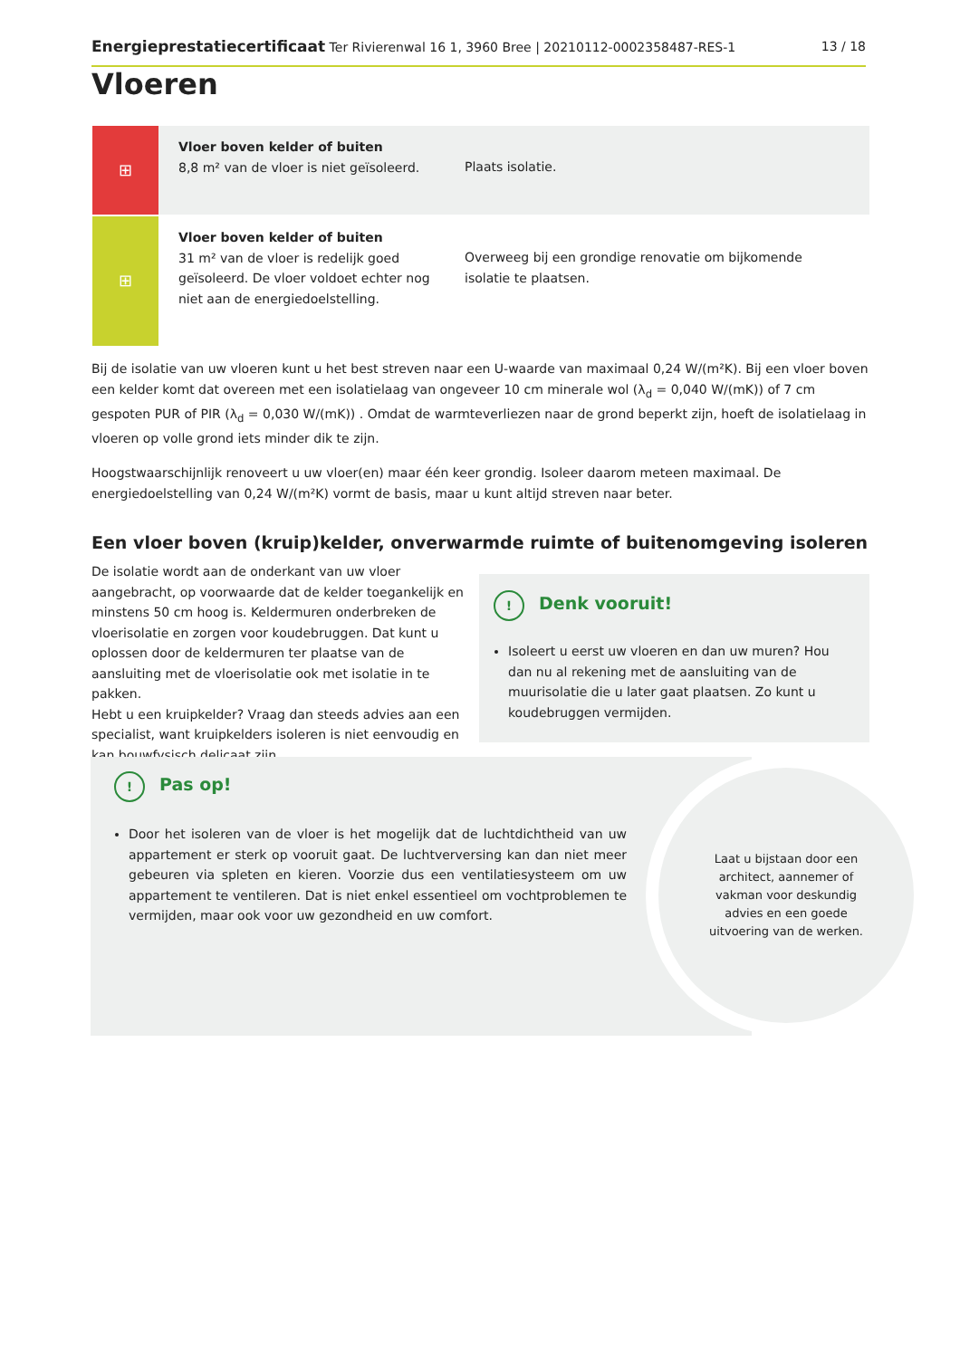Energieprestatiecertificaat Ter Rivierenwal 16 1, 3960 Bree | 20210112-0002358487-RES-1 13 / 18
Vloeren
⊞
Vloer boven kelder of buiten
8,8 m² van de vloer is niet geïsoleerd.
Plaats isolatie.
⊞
Vloer boven kelder of buiten
31 m² van de vloer is redelijk goed geïsoleerd. De vloer voldoet echter nog niet aan de energiedoelstelling.
Overweeg bij een grondige renovatie om bijkomende isolatie te plaatsen.
Bij de isolatie van uw vloeren kunt u het best streven naar een U-waarde van maximaal 0,24 W/(m²K). Bij een vloer boven een kelder komt dat overeen met een isolatielaag van ongeveer 10 cm minerale wol (λ<sub>d</sub> = 0,040 W/(mK)) of 7 cm gespoten PUR of PIR (λ<sub>d</sub> = 0,030 W/(mK)) . Omdat de warmteverliezen naar de grond beperkt zijn, hoeft de isolatielaag in vloeren op volle grond iets minder dik te zijn.
Hoogstwaarschijnlijk renoveert u uw vloer(en) maar één keer grondig. Isoleer daarom meteen maximaal. De energiedoelstelling van 0,24 W/(m²K) vormt de basis, maar u kunt altijd streven naar beter.
Een vloer boven (kruip)kelder, onverwarmde ruimte of buitenomgeving isoleren
De isolatie wordt aan de onderkant van uw vloer aangebracht, op voorwaarde dat de kelder toegankelijk en minstens 50 cm hoog is. Keldermuren onderbreken de vloerisolatie en zorgen voor koudebruggen. Dat kunt u oplossen door de keldermuren ter plaatse van de aansluiting met de vloerisolatie ook met isolatie in te pakken.
Hebt u een kruipkelder? Vraag dan steeds advies aan een specialist, want kruipkelders isoleren is niet eenvoudig en kan bouwfysisch delicaat zijn.
! Denk vooruit!
Isoleert u eerst uw vloeren en dan uw muren? Hou dan nu al rekening met de aansluiting van de muurisolatie die u later gaat plaatsen. Zo kunt u koudebruggen vermijden.
! Pas op!
Door het isoleren van de vloer is het mogelijk dat de luchtdichtheid van uw appartement er sterk op vooruit gaat. De luchtverversing kan dan niet meer gebeuren via spleten en kieren. Voorzie dus een ventilatiesysteem om uw appartement te ventileren. Dat is niet enkel essentieel om vochtproblemen te vermijden, maar ook voor uw gezondheid en uw comfort.
Laat u bijstaan door een architect, aannemer of vakman voor deskundig advies en een goede uitvoering van de werken.